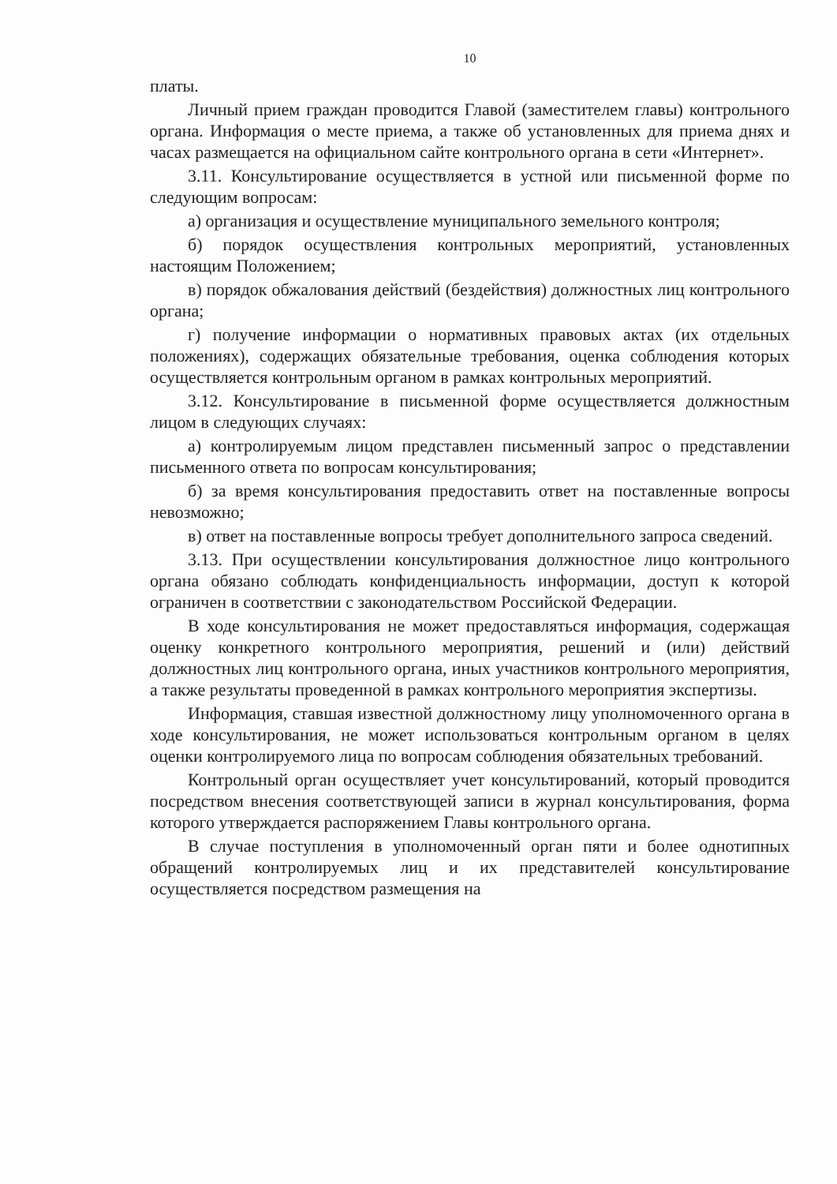10
платы.
Личный прием граждан проводится Главой (заместителем главы) контрольного органа. Информация о месте приема, а также об установленных для приема днях и часах размещается на официальном сайте контрольного органа в сети «Интернет».
3.11. Консультирование осуществляется в устной или письменной форме по следующим вопросам:
а) организация и осуществление муниципального земельного контроля;
б) порядок осуществления контрольных мероприятий, установленных настоящим Положением;
в) порядок обжалования действий (бездействия) должностных лиц контрольного органа;
г) получение информации о нормативных правовых актах (их отдельных положениях), содержащих обязательные требования, оценка соблюдения которых осуществляется контрольным органом в рамках контрольных мероприятий.
3.12. Консультирование в письменной форме осуществляется должностным лицом в следующих случаях:
а) контролируемым лицом представлен письменный запрос о представлении письменного ответа по вопросам консультирования;
б) за время консультирования предоставить ответ на поставленные вопросы невозможно;
в) ответ на поставленные вопросы требует дополнительного запроса сведений.
3.13. При осуществлении консультирования должностное лицо контрольного органа обязано соблюдать конфиденциальность информации, доступ к которой ограничен в соответствии с законодательством Российской Федерации.
В ходе консультирования не может предоставляться информация, содержащая оценку конкретного контрольного мероприятия, решений и (или) действий должностных лиц контрольного органа, иных участников контрольного мероприятия, а также результаты проведенной в рамках контрольного мероприятия экспертизы.
Информация, ставшая известной должностному лицу уполномоченного органа в ходе консультирования, не может использоваться контрольным органом в целях оценки контролируемого лица по вопросам соблюдения обязательных требований.
Контрольный орган осуществляет учет консультирований, который проводится посредством внесения соответствующей записи в журнал консультирования, форма которого утверждается распоряжением Главы контрольного органа.
В случае поступления в уполномоченный орган пяти и более однотипных обращений контролируемых лиц и их представителей консультирование осуществляется посредством размещения на